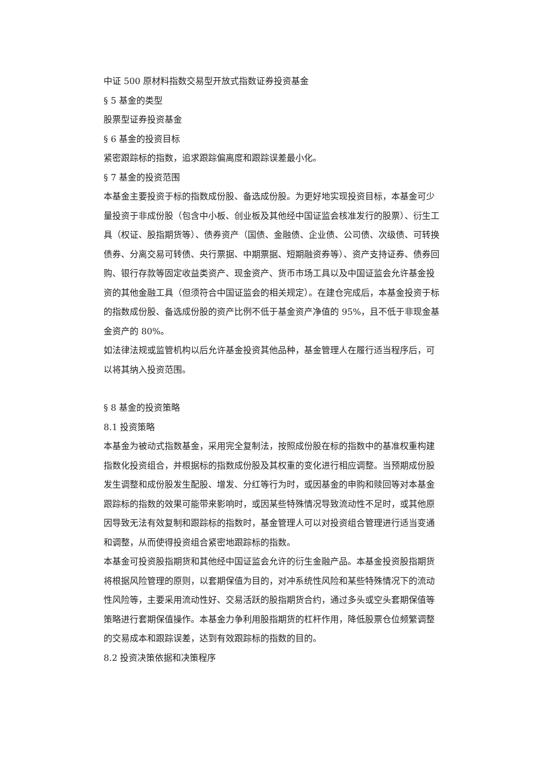中证 500 原材料指数交易型开放式指数证券投资基金
§ 5 基金的类型
股票型证券投资基金
§ 6 基金的投资目标
紧密跟踪标的指数，追求跟踪偏离度和跟踪误差最小化。
§ 7 基金的投资范围
本基金主要投资于标的指数成份股、备选成份股。为更好地实现投资目标，本基金可少量投资于非成份股（包含中小板、创业板及其他经中国证监会核准发行的股票）、衍生工具（权证、股指期货等）、债券资产（国债、金融债、企业债、公司债、次级债、可转换债券、分离交易可转债、央行票据、中期票据、短期融资券等）、资产支持证券、债券回购、银行存款等固定收益类资产、现金资产、货币市场工具以及中国证监会允许基金投资的其他金融工具（但须符合中国证监会的相关规定）。在建仓完成后，本基金投资于标的指数成份股、备选成份股的资产比例不低于基金资产净值的 95%，且不低于非现金基金资产的 80%。
如法律法规或监管机构以后允许基金投资其他品种，基金管理人在履行适当程序后，可以将其纳入投资范围。
§ 8 基金的投资策略
8.1 投资策略
本基金为被动式指数基金，采用完全复制法，按照成份股在标的指数中的基准权重构建指数化投资组合，并根据标的指数成份股及其权重的变化进行相应调整。当预期成份股发生调整和成份股发生配股、增发、分红等行为时，或因基金的申购和赎回等对本基金跟踪标的指数的效果可能带来影响时，或因某些特殊情况导致流动性不足时，或其他原因导致无法有效复制和跟踪标的指数时，基金管理人可以对投资组合管理进行适当变通和调整，从而使得投资组合紧密地跟踪标的指数。
本基金可投资股指期货和其他经中国证监会允许的衍生金融产品。本基金投资股指期货将根据风险管理的原则，以套期保值为目的，对冲系统性风险和某些特殊情况下的流动性风险等，主要采用流动性好、交易活跃的股指期货合约，通过多头或空头套期保值等策略进行套期保值操作。本基金力争利用股指期货的杠杆作用，降低股票仓位频繁调整的交易成本和跟踪误差，达到有效跟踪标的指数的目的。
8.2 投资决策依据和决策程序